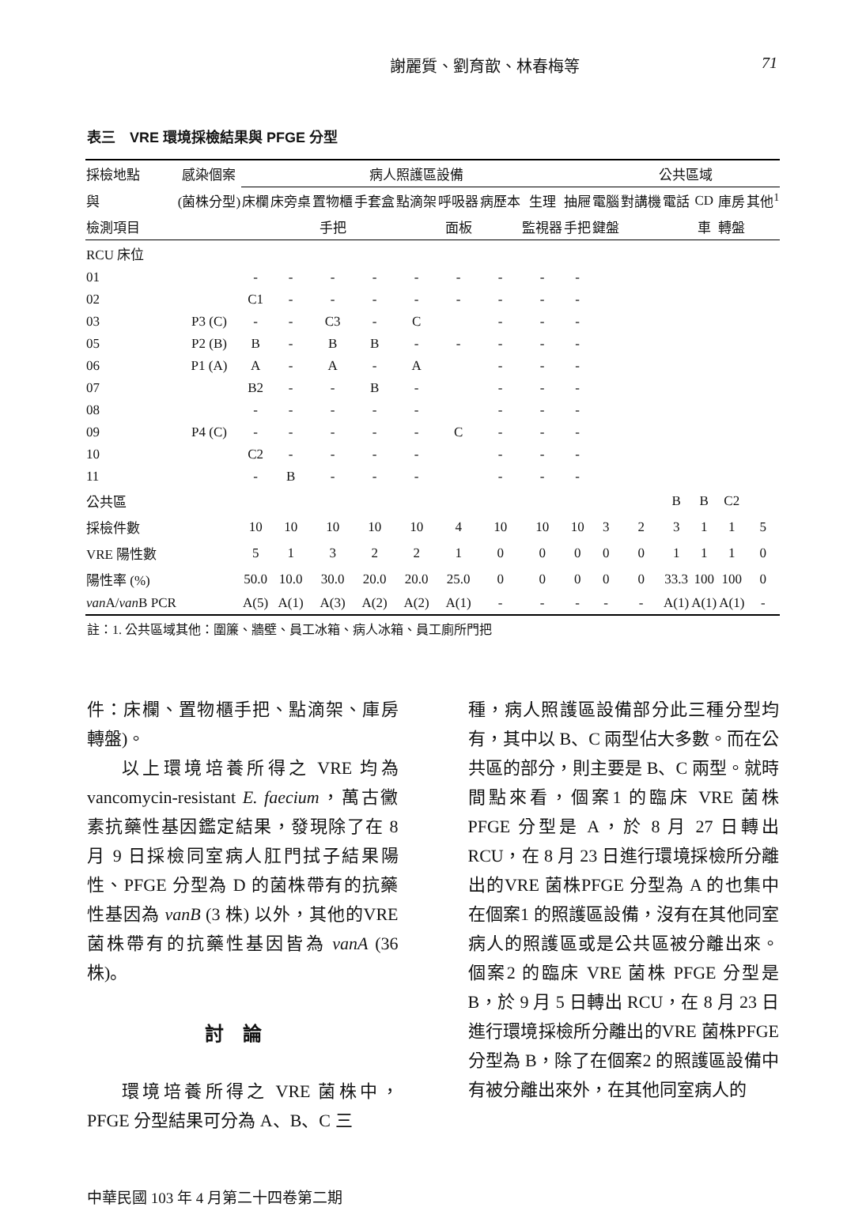謝麗質、劉育歆、林春梅等 71
表三　VRE 環境採檢結果與 PFGE 分型
| 採檢地點 | 感染個案 | 病人照護區設備 | | | | | | | | | 公共區域 | | | | | |
| --- | --- | --- | --- | --- | --- | --- | --- | --- | --- | --- | --- | --- | --- | --- | --- | --- |
| 與 | (菌株分型) | 床欄 | 床旁桌 | 置物櫃 | 手套盒 | 點滴架 | 呼吸器 | 病歷本 | 生理 | 抽屜 | 電腦 | 對講機 | 電話 | CD | 庫房 | 其他<sup>1</sup> |
| 檢測項目 | | | | 手把 | | | 面板 | | 監視器 | 手把 | 鍵盤 | | | 車 | 轉盤 | |
| RCU 床位 | | | | | | | | | | | | | | | | |
| 01 | | - | - | - | - | - | - | - | - | - | | | | | | |
| 02 | | C1 | - | - | - | - | - | - | - | - | | | | | | |
| 03 | P3 (C) | - | - | C3 | - | C | | - | - | - | | | | | | |
| 05 | P2 (B) | B | - | B | B | - | - | - | - | - | | | | | | |
| 06 | P1 (A) | A | - | A | - | A | | - | - | - | | | | | | |
| 07 | | B2 | - | - | B | - | | - | - | - | | | | | | |
| 08 | | - | - | - | - | - | | - | - | - | | | | | | |
| 09 | P4 (C) | - | - | - | - | - | C | - | - | - | | | | | | |
| 10 | | C2 | - | - | - | - | | - | - | - | | | | | | |
| 11 | | - | B | - | - | - | | - | - | - | | | | | | |
| 公共區 | | | | | | | | | | | | | B | B | C2 | |
| 採檢件數 | | 10 | 10 | 10 | 10 | 10 | 4 | 10 | 10 | 10 | 3 | 2 | 3 | 1 | 1 | 5 |
| VRE 陽性數 | | 5 | 1 | 3 | 2 | 2 | 1 | 0 | 0 | 0 | 0 | 0 | 1 | 1 | 1 | 0 |
| 陽性率 (%) | | 50.0 | 10.0 | 30.0 | 20.0 | 20.0 | 25.0 | 0 | 0 | 0 | 0 | 0 | 33.3 | 100 | 100 | 0 |
| van A/ van B PCR | | A(5) | A(1) | A(3) | A(2) | A(2) | A(1) | - | - | - | - | - | A(1) | A(1) | A(1) | - |
註：1. 公共區域其他：圍簾、牆壁、員工冰箱、病人冰箱、員工廁所門把
件：床欄、置物櫃手把、點滴架、庫房轉盤)。
以上環境培養所得之 VRE 均為 vancomycin-resistant E. faecium，萬古黴素抗藥性基因鑑定結果，發現除了在 8 月 9 日採檢同室病人肛門拭子結果陽性、PFGE 分型為 D 的菌株帶有的抗藥性基因為 vanB (3 株) 以外，其他的VRE 菌株帶有的抗藥性基因皆為 vanA (36 株)。
討論
環境培養所得之 VRE 菌株中，PFGE 分型結果可分為 A、B、C 三
種，病人照護區設備部分此三種分型均有，其中以 B、C 兩型佔大多數。而在公共區的部分，則主要是 B、C 兩型。就時間點來看，個案1 的臨床 VRE 菌株 PFGE 分型是 A，於 8 月 27 日轉出 RCU，在 8 月 23 日進行環境採檢所分離出的VRE 菌株PFGE 分型為 A 的也集中在個案1 的照護區設備，沒有在其他同室病人的照護區或是公共區被分離出來。個案2 的臨床 VRE 菌株 PFGE 分型是 B，於 9 月 5 日轉出 RCU，在 8 月 23 日進行環境採檢所分離出的VRE 菌株PFGE 分型為 B，除了在個案2 的照護區設備中有被分離出來外，在其他同室病人的
中華民國 103 年 4 月第二十四卷第二期